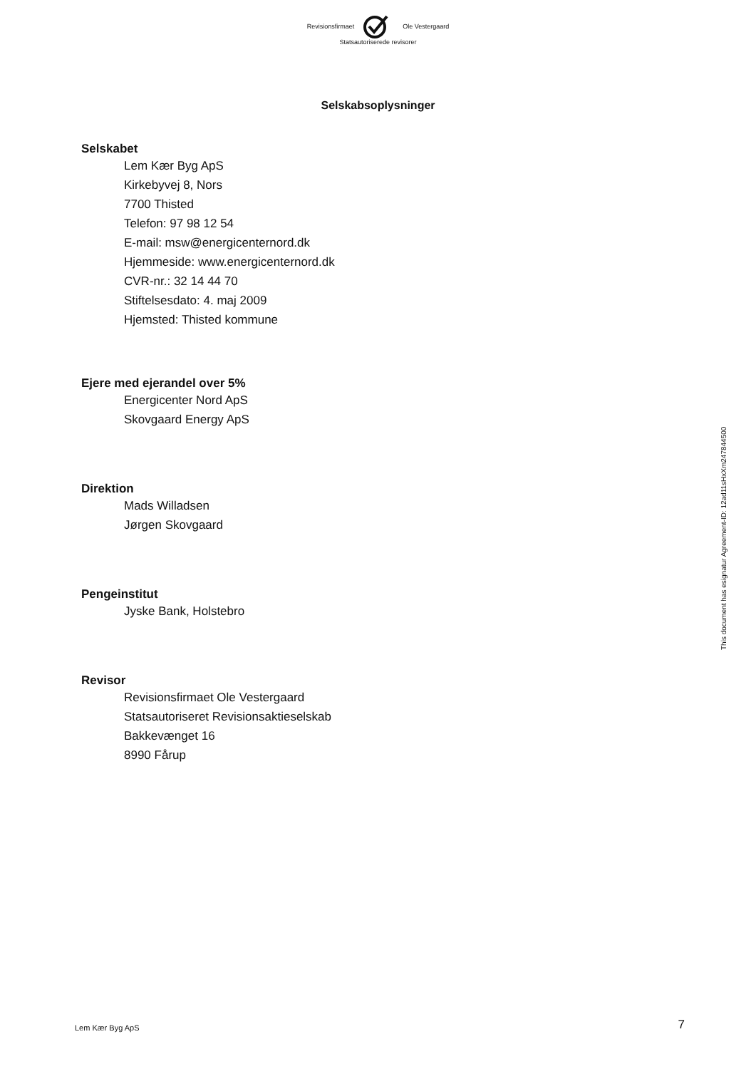Revisionsfirmaet Ole Vestergaard
Statsautoriserede revisorer
Selskabsoplysninger
Selskabet
Lem Kær Byg ApS
Kirkebyvej 8, Nors
7700 Thisted
Telefon: 97 98 12 54
E-mail: msw@energicenternord.dk
Hjemmeside: www.energicenternord.dk
CVR-nr.: 32 14 44 70
Stiftelsesdato: 4. maj 2009
Hjemsted: Thisted kommune
Ejere med ejerandel over 5%
Energicenter Nord ApS
Skovgaard Energy ApS
Direktion
Mads Willadsen
Jørgen Skovgaard
Pengeinstitut
Jyske Bank, Holstebro
Revisor
Revisionsfirmaet Ole Vestergaard
Statsautoriseret Revisionsaktieselskab
Bakkevænget 16
8990 Fårup
This document has esignatur Agreement-ID: 12ad11sHxXm247844500
Lem Kær Byg ApS 7